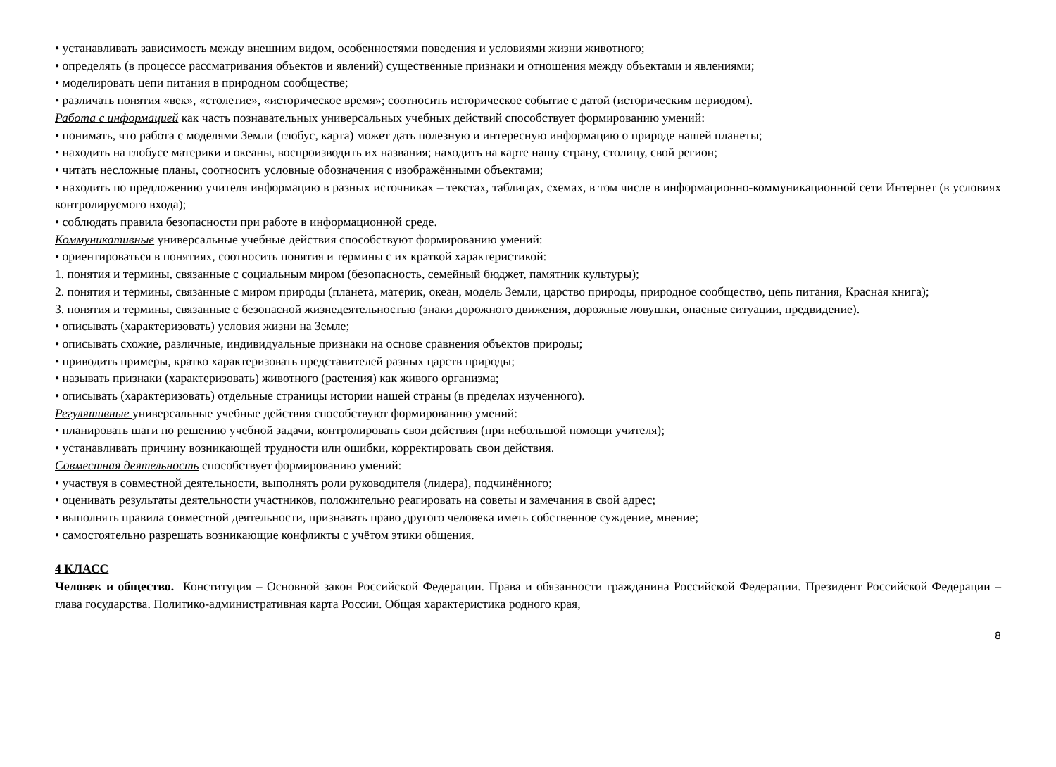• устанавливать зависимость между внешним видом, особенностями поведения и условиями жизни животного;
• определять (в процессе рассматривания объектов и явлений) существенные признаки и отношения между объектами и явлениями;
• моделировать цепи питания в природном сообществе;
• различать понятия «век», «столетие», «историческое время»; соотносить историческое событие с датой (историческим периодом).
Работа с информацией как часть познавательных универсальных учебных действий способствует формированию умений:
• понимать, что работа с моделями Земли (глобус, карта) может дать полезную и интересную информацию о природе нашей планеты;
• находить на глобусе материки и океаны, воспроизводить их названия; находить на карте нашу страну, столицу, свой регион;
• читать несложные планы, соотносить условные обозначения с изображёнными объектами;
• находить по предложению учителя информацию в разных источниках – текстах, таблицах, схемах, в том числе в информационно-коммуникационной сети Интернет (в условиях контролируемого входа);
• соблюдать правила безопасности при работе в информационной среде.
Коммуникативные универсальные учебные действия способствуют формированию умений:
• ориентироваться в понятиях, соотносить понятия и термины с их краткой характеристикой:
1. понятия и термины, связанные с социальным миром (безопасность, семейный бюджет, памятник культуры);
2. понятия и термины, связанные с миром природы (планета, материк, океан, модель Земли, царство природы, природное сообщество, цепь питания, Красная книга);
3. понятия и термины, связанные с безопасной жизнедеятельностью (знаки дорожного движения, дорожные ловушки, опасные ситуации, предвидение).
• описывать (характеризовать) условия жизни на Земле;
• описывать схожие, различные, индивидуальные признаки на основе сравнения объектов природы;
• приводить примеры, кратко характеризовать представителей разных царств природы;
• называть признаки (характеризовать) животного (растения) как живого организма;
• описывать (характеризовать) отдельные страницы истории нашей страны (в пределах изученного).
Регулятивные универсальные учебные действия способствуют формированию умений:
• планировать шаги по решению учебной задачи, контролировать свои действия (при небольшой помощи учителя);
• устанавливать причину возникающей трудности или ошибки, корректировать свои действия.
Совместная деятельность способствует формированию умений:
• участвуя в совместной деятельности, выполнять роли руководителя (лидера), подчинённого;
• оценивать результаты деятельности участников, положительно реагировать на советы и замечания в свой адрес;
• выполнять правила совместной деятельности, признавать право другого человека иметь собственное суждение, мнение;
• самостоятельно разрешать возникающие конфликты с учётом этики общения.
4 КЛАСС
Человек и общество. Конституция – Основной закон Российской Федерации. Права и обязанности гражданина Российской Федерации. Президент Российской Федерации – глава государства. Политико-административная карта России. Общая характеристика родного края,
8